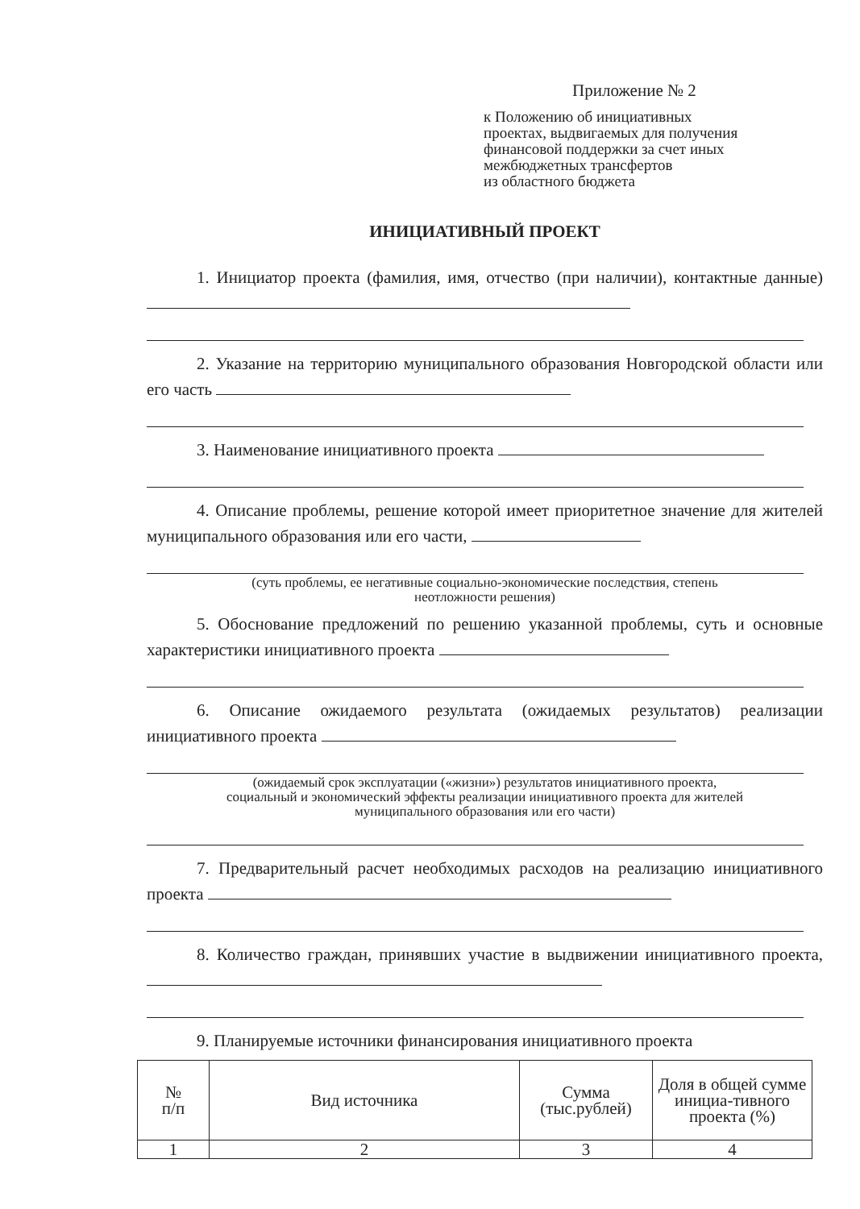Приложение № 2
к Положению об инициативных
проектах, выдвигаемых для получения
финансовой поддержки за счет иных
межбюджетных трансфертов
из областного бюджета
ИНИЦИАТИВНЫЙ ПРОЕКТ
1. Инициатор проекта (фамилия, имя, отчество (при наличии), контактные данные)
2. Указание на территорию муниципального образования Новгородской области или его часть
3. Наименование инициативного проекта
4. Описание проблемы, решение которой имеет приоритетное значение для жителей муниципального образования или его части,
(суть проблемы, ее негативные социально-экономические последствия, степень
неотложности решения)
5. Обоснование предложений по решению указанной проблемы, суть и основные характеристики инициативного проекта
6. Описание ожидаемого результата (ожидаемых результатов) реализации инициативного проекта
(ожидаемый срок эксплуатации («жизни») результатов инициативного проекта,
социальный и экономический эффекты реализации инициативного проекта для жителей
муниципального образования или его части)
7. Предварительный расчет необходимых расходов на реализацию инициативного проекта
8. Количество граждан, принявших участие в выдвижении инициативного проекта,
9. Планируемые источники финансирования инициативного проекта
| № п/п | Вид источника | Сумма (тыс.рублей) | Доля в общей сумме инициа-тивного проекта (%) |
| --- | --- | --- | --- |
| 1 | 2 | 3 | 4 |